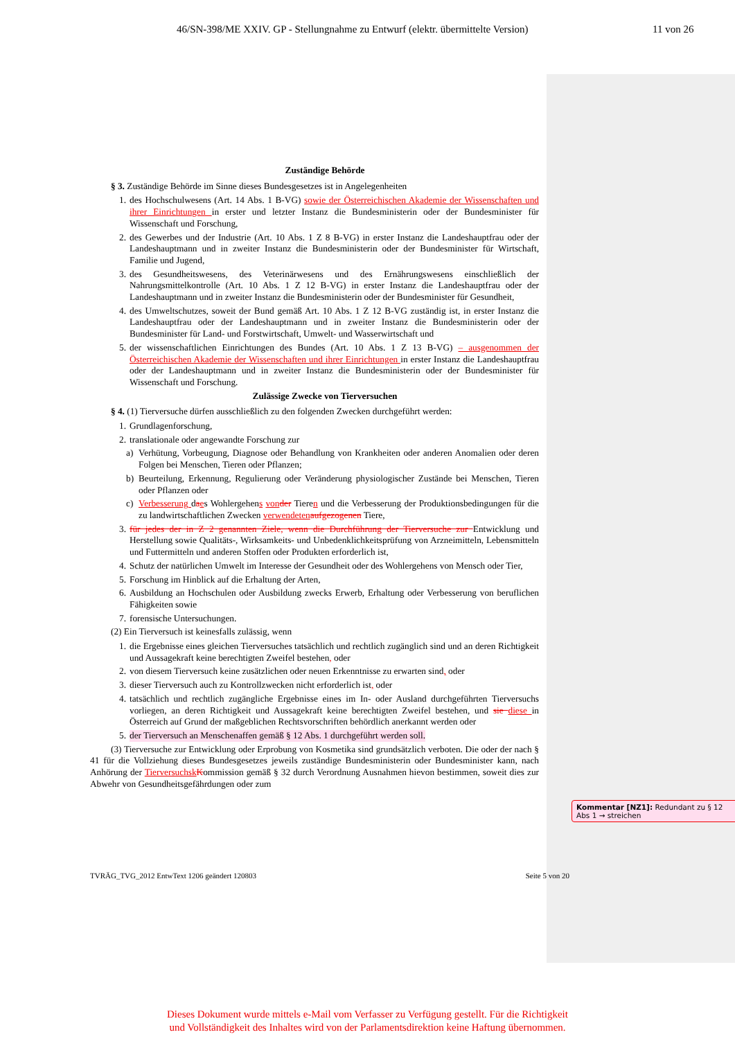46/SN-398/ME XXIV. GP - Stellungnahme zu Entwurf (elektr. übermittelte Version) 11 von 26
Zuständige Behörde
§ 3. Zuständige Behörde im Sinne dieses Bundesgesetzes ist in Angelegenheiten
1. des Hochschulwesens (Art. 14 Abs. 1 B-VG) sowie der Österreichischen Akademie der Wissenschaften und ihrer Einrichtungen in erster und letzter Instanz die Bundesministerin oder der Bundesminister für Wissenschaft und Forschung,
2. des Gewerbes und der Industrie (Art. 10 Abs. 1 Z 8 B-VG) in erster Instanz die Landeshauptfrau oder der Landeshauptmann und in zweiter Instanz die Bundesministerin oder der Bundesminister für Wirtschaft, Familie und Jugend,
3. des Gesundheitswesens, des Veterinärwesens und des Ernährungswesens einschließlich der Nahrungsmittelkontrolle (Art. 10 Abs. 1 Z 12 B-VG) in erster Instanz die Landeshauptfrau oder der Landeshauptmann und in zweiter Instanz die Bundesministerin oder der Bundesminister für Gesundheit,
4. des Umweltschutzes, soweit der Bund gemäß Art. 10 Abs. 1 Z 12 B-VG zuständig ist, in erster Instanz die Landeshauptfrau oder der Landeshauptmann und in zweiter Instanz die Bundesministerin oder der Bundesminister für Land- und Forstwirtschaft, Umwelt- und Wasserwirtschaft und
5. der wissenschaftlichen Einrichtungen des Bundes (Art. 10 Abs. 1 Z 13 B-VG) – ausgenommen der Österreichischen Akademie der Wissenschaften und ihrer Einrichtungen in erster Instanz die Landeshauptfrau oder der Landeshauptmann und in zweiter Instanz die Bundesministerin oder der Bundesminister für Wissenschaft und Forschung.
Zulässige Zwecke von Tierversuchen
§ 4. (1) Tierversuche dürfen ausschließlich zu den folgenden Zwecken durchgeführt werden:
1. Grundlagenforschung,
2. translationale oder angewandte Forschung zur
a) Verhütung, Vorbeugung, Diagnose oder Behandlung von Krankheiten oder anderen Anomalien oder deren Folgen bei Menschen, Tieren oder Pflanzen;
b) Beurteilung, Erkennung, Regulierung oder Veränderung physiologischer Zustände bei Menschen, Tieren oder Pflanzen oder
c) Verbesserung daes Wohlergehens von der Tieren und die Verbesserung der Produktionsbedingungen für die zu landwirtschaftlichen Zwecken verwendeten aufgezogenen Tiere,
3. für jedes der in Z 2 genannten Ziele, wenn die Durchführung der Tierversuche zur Entwicklung und Herstellung sowie Qualitäts-, Wirksamkeits- und Unbedenklichkeitsprüfung von Arzneimitteln, Lebensmitteln und Futtermitteln und anderen Stoffen oder Produkten erforderlich ist,
4. Schutz der natürlichen Umwelt im Interesse der Gesundheit oder des Wohlergehens von Mensch oder Tier,
5. Forschung im Hinblick auf die Erhaltung der Arten,
6. Ausbildung an Hochschulen oder Ausbildung zwecks Erwerb, Erhaltung oder Verbesserung von beruflichen Fähigkeiten sowie
7. forensische Untersuchungen.
(2) Ein Tierversuch ist keinesfalls zulässig, wenn
1. die Ergebnisse eines gleichen Tierversuches tatsächlich und rechtlich zugänglich sind und an deren Richtigkeit und Aussagekraft keine berechtigten Zweifel bestehen, oder
2. von diesem Tierversuch keine zusätzlichen oder neuen Erkenntnisse zu erwarten sind, oder
3. dieser Tierversuch auch zu Kontrollzwecken nicht erforderlich ist, oder
4. tatsächlich und rechtlich zugängliche Ergebnisse eines im In- oder Ausland durchgeführten Tierversuchs vorliegen, an deren Richtigkeit und Aussagekraft keine berechtigten Zweifel bestehen, und sie diese in Österreich auf Grund der maßgeblichen Rechtsvorschriften behördlich anerkannt werden oder
5. der Tierversuch an Menschenaffen gemäß § 12 Abs. 1 durchgeführt werden soll.
(3) Tierversuche zur Entwicklung oder Erprobung von Kosmetika sind grundsätzlich verboten. Die oder der nach § 41 für die Vollziehung dieses Bundesgesetzes jeweils zuständige Bundesministerin oder Bundesminister kann, nach Anhörung der Tierversuchsk Kommission gemäß § 32 durch Verordnung Ausnahmen hievon bestimmen, soweit dies zur Abwehr von Gesundheitsgefährdungen oder zum
Kommentar [NZ1]: Redundant zu § 12 Abs 1 → streichen
TVRÄG_TVG_2012 EntwText 1206 geändert 120803 Seite 5 von 20
Dieses Dokument wurde mittels e-Mail vom Verfasser zu Verfügung gestellt. Für die Richtigkeit
und Vollständigkeit des Inhaltes wird von der Parlamentsdirektion keine Haftung übernommen.